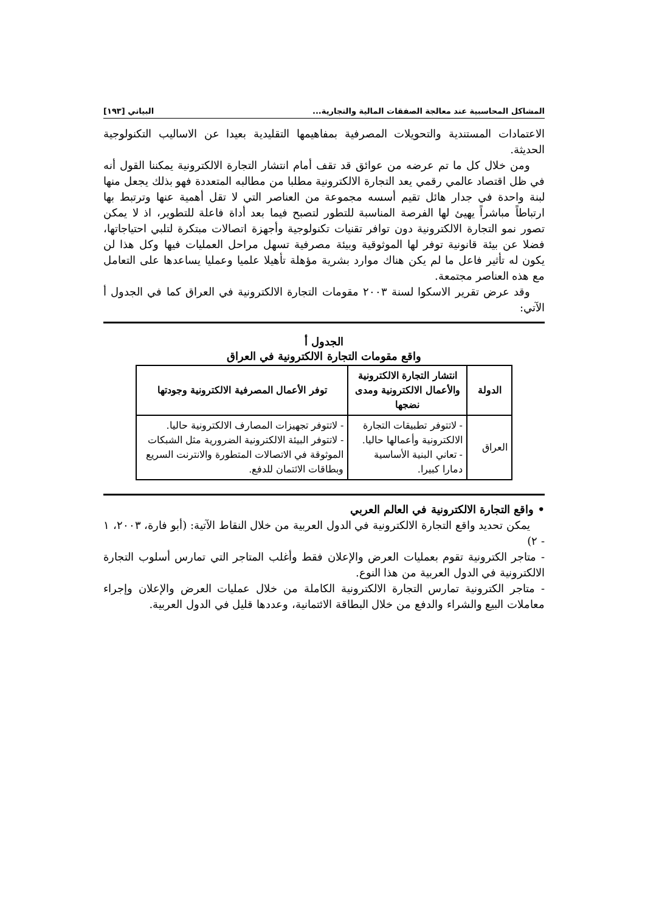المشاكل المحاسبية عند معالجة الصفقات المالية والتجارية... البياتي [١٩٣]
الاعتمادات المستندية والتحويلات المصرفية بمفاهيمها التقليدية بعيدا عن الاساليب التكنولوجية الحديثة.
ومن خلال كل ما تم عرضه من عوائق قد تقف أمام انتشار التجارة الالكترونية يمكننا القول أنه في ظل اقتصاد عالمي رقمي يعد التجارة الالكترونية مطلبا من مطالبه المتعددة فهو بذلك يجعل منها لبنة واحدة في جدار هائل تقيم أسسه مجموعة من العناصر التي لا تقل أهمية عنها وترتبط بها ارتباطاً مباشراً يهيئ لها الفرصة المناسبة للتطور لتصبح فيما بعد أداة فاعلة للتطوير، اذ لا يمكن تصور نمو التجارة الالكترونية دون توافر تقنيات تكنولوجية وأجهزة اتصالات مبتكرة لتلبي احتياجاتها، فضلا عن بيئة قانونية توفر لها الموثوقية وبيئة مصرفية تسهل مراحل العمليات فيها وكل هذا لن يكون له تأثير فاعل ما لم يكن هناك موارد بشرية مؤهلة تأهيلا علميا وعمليا يساعدها على التعامل مع هذه العناصر مجتمعة.
وقد عرض تقرير الاسكوا لسنة ٢٠٠٣ مقومات التجارة الالكترونية في العراق كما في الجدول أ الآتي:
الجدول أ
واقع مقومات التجارة الالكترونية في العراق
| الدولة | انتشار التجارة الالكترونية والأعمال الالكترونية ومدى نضجها | توفر الأعمال المصرفية الالكترونية وجودتها |
| --- | --- | --- |
| العراق | - لاتتوفر تطبيقات التجارة الالكترونية وأعمالها حاليا. - تعاني البنية الأساسية دمارا كبيرا. | - لاتتوفر تجهيزات المصارف الالكترونية حاليا. - لاتتوفر البيئة الالكترونية الضرورية مثل الشبكات الموثوقة في الاتصالات المتطورة والانترنت السريع وبطاقات الائتمان للدفع. |
• واقع التجارة الالكترونية في العالم العربي
يمكن تحديد واقع التجارة الالكترونية في الدول العربية من خلال النقاط الآتية: (أبو فارة، ٢٠٠٣، ١ - ٢)
- متاجر الكترونية تقوم بعمليات العرض والإعلان فقط وأغلب المتاجر التي تمارس أسلوب التجارة الالكترونية في الدول العربية من هذا النوع.
- متاجر الكترونية تمارس التجارة الالكترونية الكاملة من خلال عمليات العرض والإعلان وإجراء معاملات البيع والشراء والدفع من خلال البطاقة الائتمانية، وعددها قليل في الدول العربية.